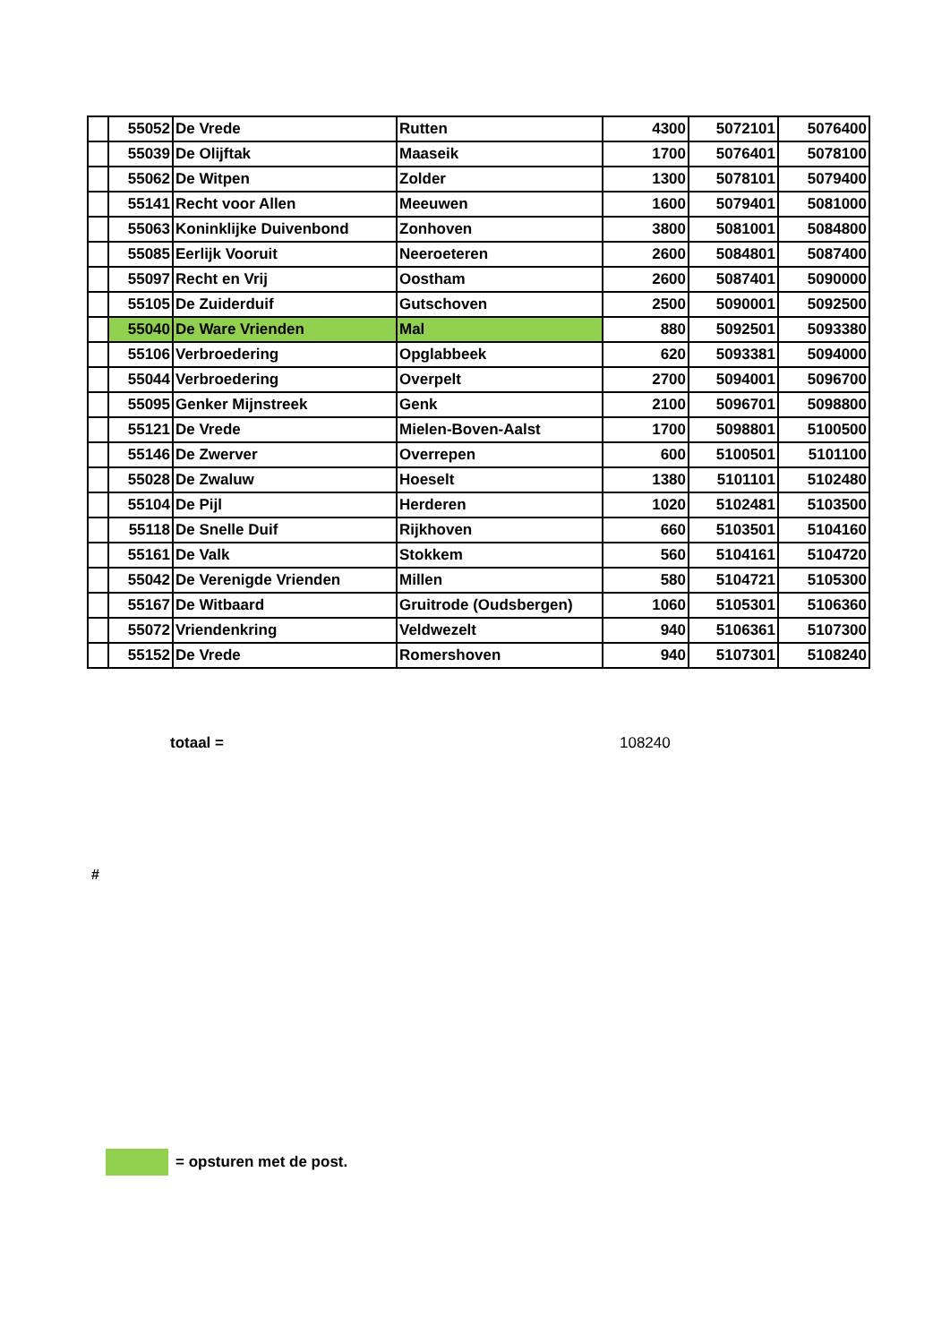| | 55052 | De Vrede | Rutten | 4300 | 5072101 | 5076400 |
| | 55039 | De Olijftak | Maaseik | 1700 | 5076401 | 5078100 |
| | 55062 | De Witpen | Zolder | 1300 | 5078101 | 5079400 |
| | 55141 | Recht voor Allen | Meeuwen | 1600 | 5079401 | 5081000 |
| | 55063 | Koninklijke Duivenbond | Zonhoven | 3800 | 5081001 | 5084800 |
| | 55085 | Eerlijk Vooruit | Neeroeteren | 2600 | 5084801 | 5087400 |
| | 55097 | Recht en Vrij | Oostham | 2600 | 5087401 | 5090000 |
| | 55105 | De Zuiderduif | Gutschoven | 2500 | 5090001 | 5092500 |
| | 55040 | De Ware Vrienden | Mal | 880 | 5092501 | 5093380 |
| | 55106 | Verbroedering | Opglabbeek | 620 | 5093381 | 5094000 |
| | 55044 | Verbroedering | Overpelt | 2700 | 5094001 | 5096700 |
| | 55095 | Genker Mijnstreek | Genk | 2100 | 5096701 | 5098800 |
| | 55121 | De Vrede | Mielen-Boven-Aalst | 1700 | 5098801 | 5100500 |
| | 55146 | De Zwerver | Overrepen | 600 | 5100501 | 5101100 |
| | 55028 | De Zwaluw | Hoeselt | 1380 | 5101101 | 5102480 |
| | 55104 | De Pijl | Herderen | 1020 | 5102481 | 5103500 |
| | 55118 | De Snelle Duif | Rijkhoven | 660 | 5103501 | 5104160 |
| | 55161 | De Valk | Stokkem | 560 | 5104161 | 5104720 |
| | 55042 | De Verenigde Vrienden | Millen | 580 | 5104721 | 5105300 |
| | 55167 | De Witbaard | Gruitrode (Oudsbergen) | 1060 | 5105301 | 5106360 |
| | 55072 | Vriendenkring | Veldwezelt | 940 | 5106361 | 5107300 |
| | 55152 | De Vrede | Romershoven | 940 | 5107301 | 5108240 |
totaal = 108240
#
= opsturen met de post.